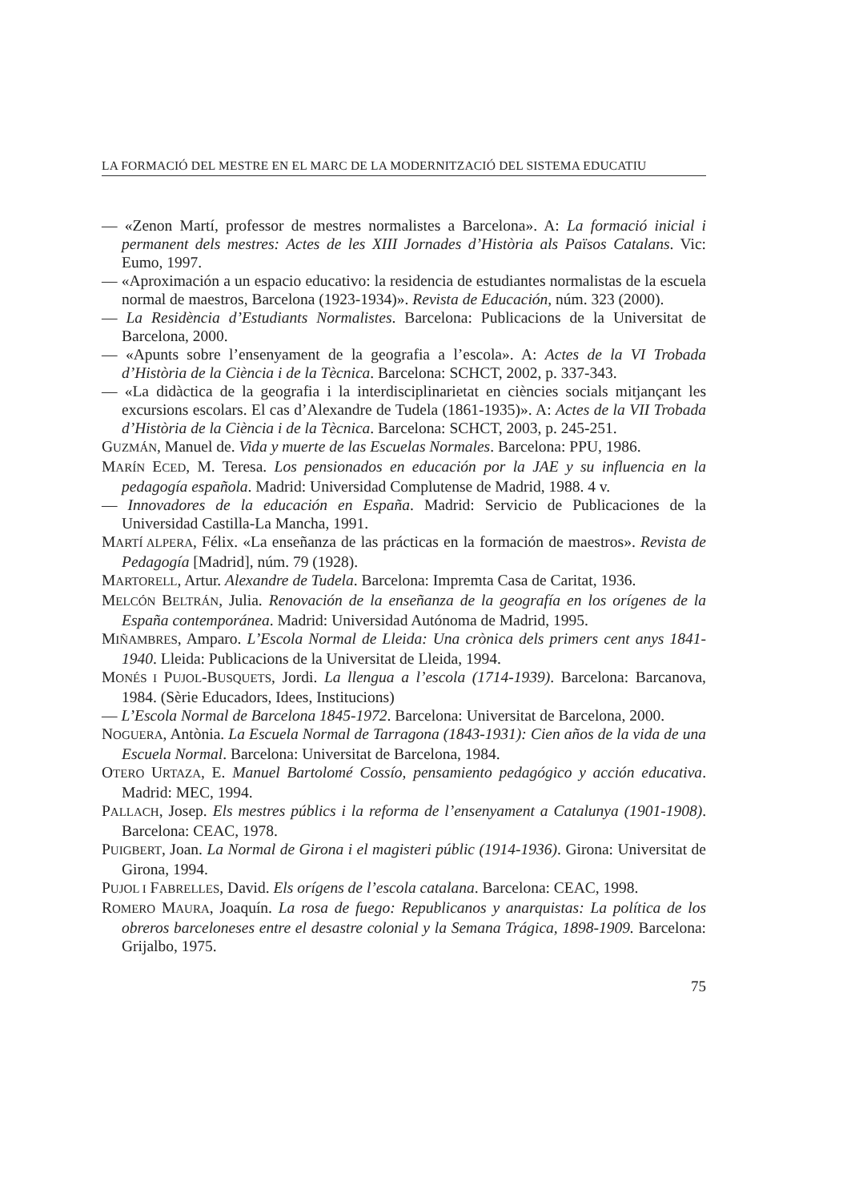LA FORMACIÓ DEL MESTRE EN EL MARC DE LA MODERNITZACIÓ DEL SISTEMA EDUCATIU
— «Zenon Martí, professor de mestres normalistes a Barcelona». A: La formació inicial i permanent dels mestres: Actes de les XIII Jornades d’Història als Països Catalans. Vic: Eumo, 1997.
— «Aproximación a un espacio educativo: la residencia de estudiantes normalistas de la escuela normal de maestros, Barcelona (1923-1934)». Revista de Educación, núm. 323 (2000).
— La Residència d’Estudiants Normalistes. Barcelona: Publicacions de la Universitat de Barcelona, 2000.
— «Apunts sobre l’ensenyament de la geografia a l’escola». A: Actes de la VI Trobada d’Història de la Ciència i de la Tècnica. Barcelona: SCHCT, 2002, p. 337-343.
— «La didàctica de la geografia i la interdisciplinarietat en ciències socials mitjançant les excursions escolars. El cas d’Alexandre de Tudela (1861-1935)». A: Actes de la VII Trobada d’Història de la Ciència i de la Tècnica. Barcelona: SCHCT, 2003, p. 245-251.
GUZMÁN, Manuel de. Vida y muerte de las Escuelas Normales. Barcelona: PPU, 1986.
MARÍN ECED, M. Teresa. Los pensionados en educación por la JAE y su influencia en la pedagogía española. Madrid: Universidad Complutense de Madrid, 1988. 4 v.
— Innovadores de la educación en España. Madrid: Servicio de Publicaciones de la Universidad Castilla-La Mancha, 1991.
MARTÍ ALPERA, Félix. «La enseñanza de las prácticas en la formación de maestros». Revista de Pedagogía [Madrid], núm. 79 (1928).
MARTORELL, Artur. Alexandre de Tudela. Barcelona: Impremta Casa de Caritat, 1936.
MELCÓN BELTRÁN, Julia. Renovación de la enseñanza de la geografía en los orígenes de la España contemporánea. Madrid: Universidad Autónoma de Madrid, 1995.
MIÑAMBRES, Amparo. L’Escola Normal de Lleida: Una crònica dels primers cent anys 1841-1940. Lleida: Publicacions de la Universitat de Lleida, 1994.
MONÉS I PUJOL-BUSQUETS, Jordi. La llengua a l’escola (1714-1939). Barcelona: Barcanova, 1984. (Sèrie Educadors, Idees, Institucions)
— L’Escola Normal de Barcelona 1845-1972. Barcelona: Universitat de Barcelona, 2000.
NOGUERA, Antònia. La Escuela Normal de Tarragona (1843-1931): Cien años de la vida de una Escuela Normal. Barcelona: Universitat de Barcelona, 1984.
OTERO URTAZA, E. Manuel Bartolomé Cossío, pensamiento pedagógico y acción educativa. Madrid: MEC, 1994.
PALLACH, Josep. Els mestres públics i la reforma de l’ensenyament a Catalunya (1901-1908). Barcelona: CEAC, 1978.
PUIGBERT, Joan. La Normal de Girona i el magisteri públic (1914-1936). Girona: Universitat de Girona, 1994.
PUJOL I FABRELLES, David. Els orígens de l’escola catalana. Barcelona: CEAC, 1998.
ROMERO MAURA, Joaquín. La rosa de fuego: Republicanos y anarquistas: La política de los obreros barceloneses entre el desastre colonial y la Semana Trágica, 1898-1909. Barcelona: Grijalbo, 1975.
75